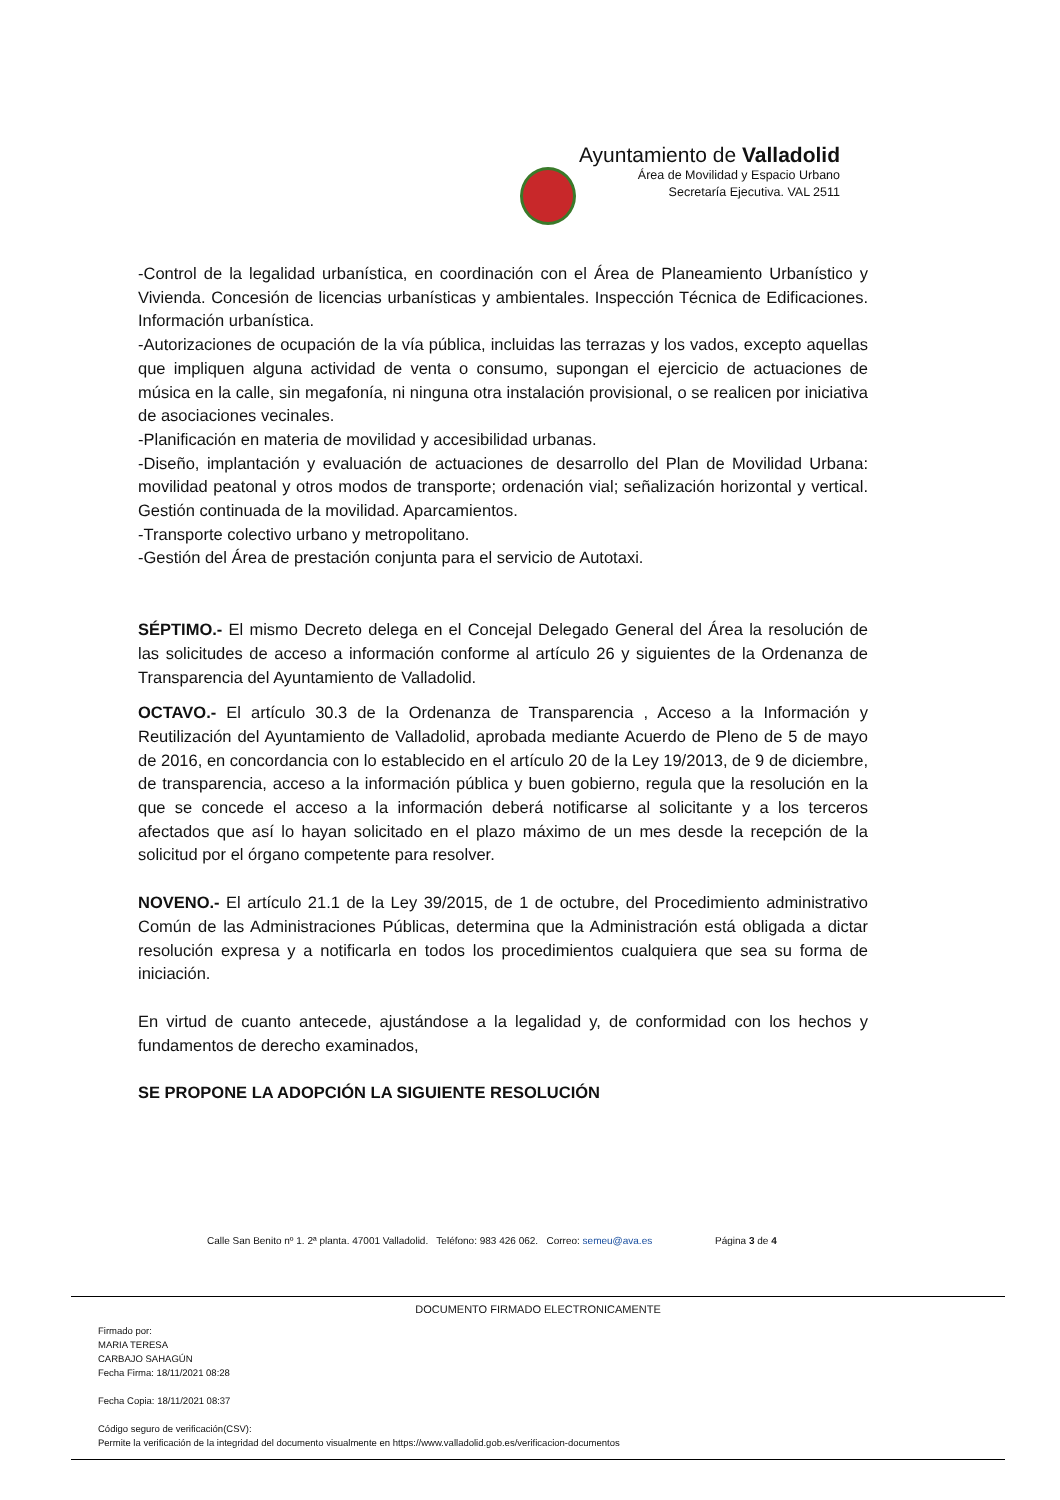Ayuntamiento de Valladolid
Área de Movilidad y Espacio Urbano
Secretaría Ejecutiva. VAL 2511
-Control de la legalidad urbanística, en coordinación con el Área de Planeamiento Urbanístico y Vivienda. Concesión de licencias urbanísticas y ambientales. Inspección Técnica de Edificaciones. Información urbanística.
-Autorizaciones de ocupación de la vía pública, incluidas las terrazas y los vados, excepto aquellas que impliquen alguna actividad de venta o consumo, supongan el ejercicio de actuaciones de música en la calle, sin megafonía, ni ninguna otra instalación provisional, o se realicen por iniciativa de asociaciones vecinales.
-Planificación en materia de movilidad y accesibilidad urbanas.
-Diseño, implantación y evaluación de actuaciones de desarrollo del Plan de Movilidad Urbana: movilidad peatonal y otros modos de transporte; ordenación vial; señalización horizontal y vertical. Gestión continuada de la movilidad. Aparcamientos.
-Transporte colectivo urbano y metropolitano.
-Gestión del Área de prestación conjunta para el servicio de Autotaxi.
SÉPTIMO.- El mismo Decreto delega en el Concejal Delegado General del Área la resolución de las solicitudes de acceso a información conforme al artículo 26 y siguientes de la Ordenanza de Transparencia del Ayuntamiento de Valladolid.
OCTAVO.- El artículo 30.3 de la Ordenanza de Transparencia , Acceso a la Información y Reutilización del Ayuntamiento de Valladolid, aprobada mediante Acuerdo de Pleno de 5 de mayo de 2016, en concordancia con lo establecido en el artículo 20 de la Ley 19/2013, de 9 de diciembre, de transparencia, acceso a la información pública y buen gobierno, regula que la resolución en la que se concede el acceso a la información deberá notificarse al solicitante y a los terceros afectados que así lo hayan solicitado en el plazo máximo de un mes desde la recepción de la solicitud por el órgano competente para resolver.
NOVENO.- El artículo 21.1 de la Ley 39/2015, de 1 de octubre, del Procedimiento administrativo Común de las Administraciones Públicas, determina que la Administración está obligada a dictar resolución expresa y a notificarla en todos los procedimientos cualquiera que sea su forma de iniciación.
En virtud de cuanto antecede, ajustándose a la legalidad y, de conformidad con los hechos y fundamentos de derecho examinados,
SE PROPONE LA ADOPCIÓN LA SIGUIENTE RESOLUCIÓN
Calle San Benito nº 1. 2ª planta. 47001 Valladolid. Teléfono: 983 426 062. Correo: semeu@ava.es Página 3 de 4
DOCUMENTO FIRMADO ELECTRONICAMENTE
Firmado por:
MARIA TERESA
CARBAJO SAHAGÚN
Fecha Firma: 18/11/2021 08:28
Fecha Copia: 18/11/2021 08:37
Código seguro de verificación(CSV):
Permite la verificación de la integridad del documento visualmente en https://www.valladolid.gob.es/verificacion-documentos